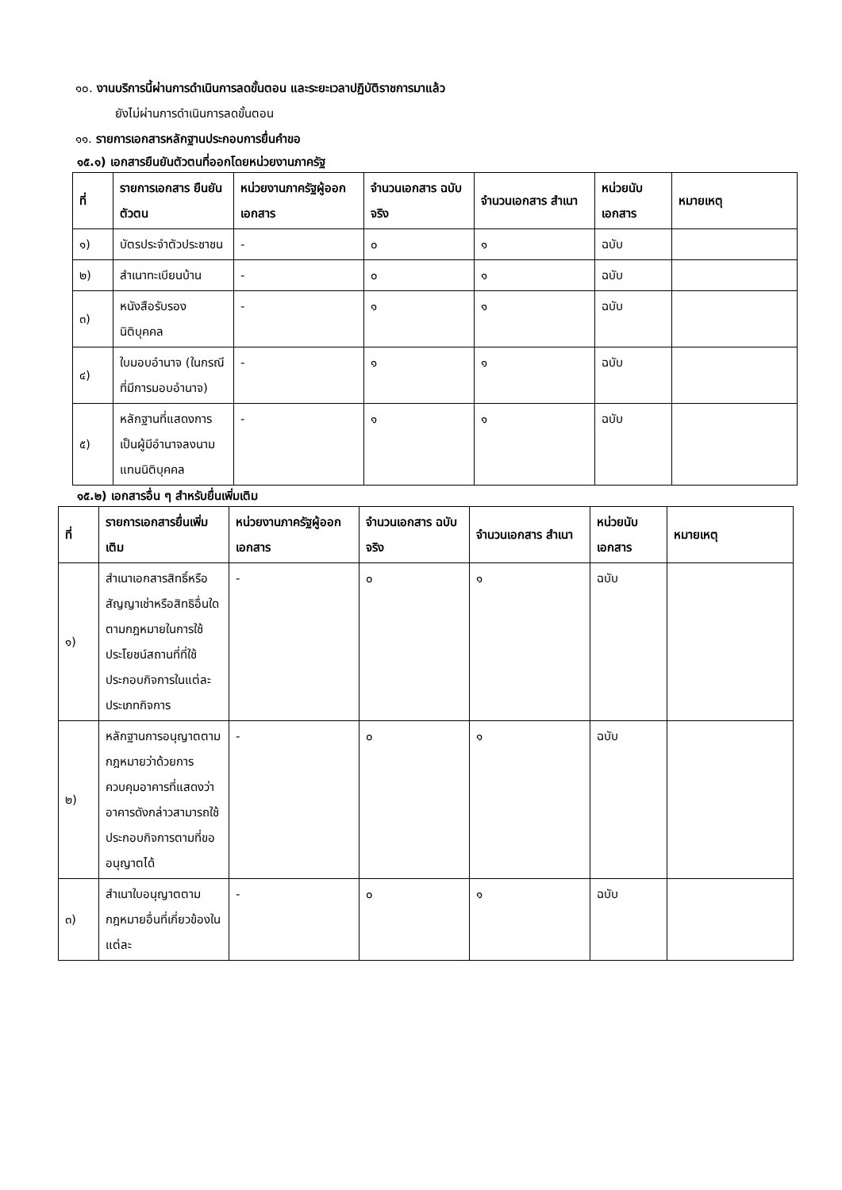๑๐. งานบริการนี้ผ่านการดำเนินการลดขั้นตอน และระยะเวลาปฏิบัติราชการมาแล้ว
ยังไม่ผ่านการดำเนินการลดขั้นตอน
๑๑. รายการเอกสารหลักฐานประกอบการยื่นคำขอ
๑๕.๑) เอกสารยืนยันตัวตนที่ออกโดยหน่วยงานภาครัฐ
| ที่ | รายการเอกสาร ยืนยันตัวตน | หน่วยงานภาครัฐผู้ออกเอกสาร | จำนวนเอกสาร ฉบับจริง | จำนวนเอกสาร สำเนา | หน่วยนับ เอกสาร | หมายเหตุ |
| --- | --- | --- | --- | --- | --- | --- |
| ๑) | บัตรประจำตัวประชาชน | - | ๐ | ๑ | ฉบับ | |
| ๒) | สำเนาทะเบียนบ้าน | - | ๐ | ๑ | ฉบับ | |
| ๓) | หนังสือรับรองนิติบุคคล | - | ๑ | ๑ | ฉบับ | |
| ๔) | ใบมอบอำนาจ (ในกรณีที่มีการมอบอำนาจ) | - | ๑ | ๑ | ฉบับ | |
| ๕) | หลักฐานที่แสดงการเป็นผู้มีอำนาจลงนามแทนนิติบุคคล | - | ๑ | ๑ | ฉบับ | |
๑๕.๒) เอกสารอื่น ๆ สำหรับยื่นเพิ่มเติม
| ที่ | รายการเอกสารยื่นเพิ่มเติม | หน่วยงานภาครัฐผู้ออกเอกสาร | จำนวนเอกสาร ฉบับจริง | จำนวนเอกสาร สำเนา | หน่วยนับ เอกสาร | หมายเหตุ |
| --- | --- | --- | --- | --- | --- | --- |
| ๑) | สำเนาเอกสารสิทธิ์หรือสัญญาเช่าหรือสิทธิอื่นใดตามกฎหมายในการใช้ประโยชน์สถานที่ที่ใช้ประกอบกิจการในแต่ละประเภทกิจการ | - | ๐ | ๑ | ฉบับ | |
| ๒) | หลักฐานการอนุญาตตามกฎหมายว่าด้วยการควบคุมอาคารที่แสดงว่าอาคารดังกล่าวสามารถใช้ประกอบกิจการตามที่ขออนุญาตได้ | - | ๐ | ๑ | ฉบับ | |
| ๓) | สำเนาใบอนุญาตตามกฎหมายอื่นที่เกี่ยวข้องในแต่ละ | - | ๐ | ๑ | ฉบับ | |